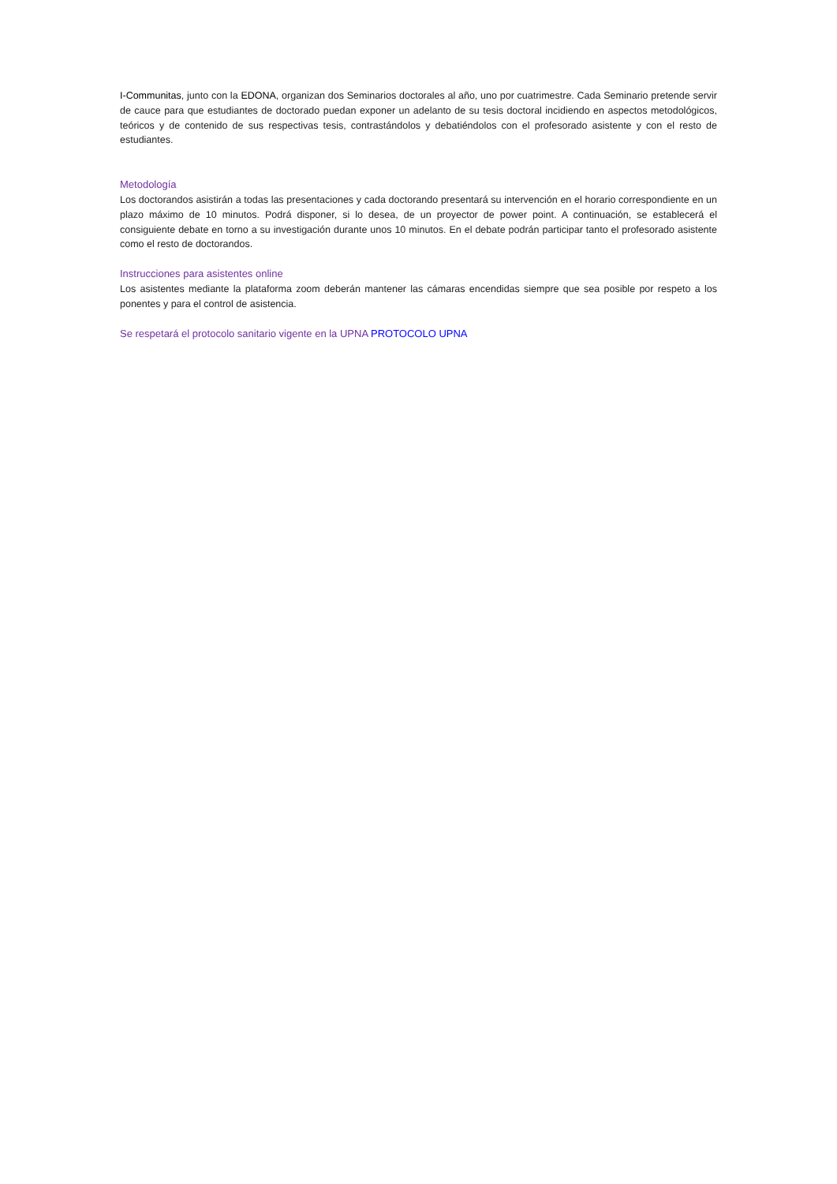I-Communitas, junto con la EDONA, organizan dos Seminarios doctorales al año, uno por cuatrimestre. Cada Seminario pretende servir de cauce para que estudiantes de doctorado puedan exponer un adelanto de su tesis doctoral incidiendo en aspectos metodológicos, teóricos y de contenido de sus respectivas tesis, contrastándolos y debatiéndolos con el profesorado asistente y con el resto de estudiantes.
Metodología
Los doctorandos asistirán a todas las presentaciones y cada doctorando presentará su intervención en el horario correspondiente en un plazo máximo de 10 minutos. Podrá disponer, si lo desea, de un proyector de power point. A continuación, se establecerá el consiguiente debate en torno a su investigación durante unos 10 minutos. En el debate podrán participar tanto el profesorado asistente como el resto de doctorandos.
Instrucciones para asistentes online
Los asistentes mediante la plataforma zoom deberán mantener las cámaras encendidas siempre que sea posible por respeto a los ponentes y para el control de asistencia.
Se respetará el protocolo sanitario vigente en la UPNA PROTOCOLO UPNA